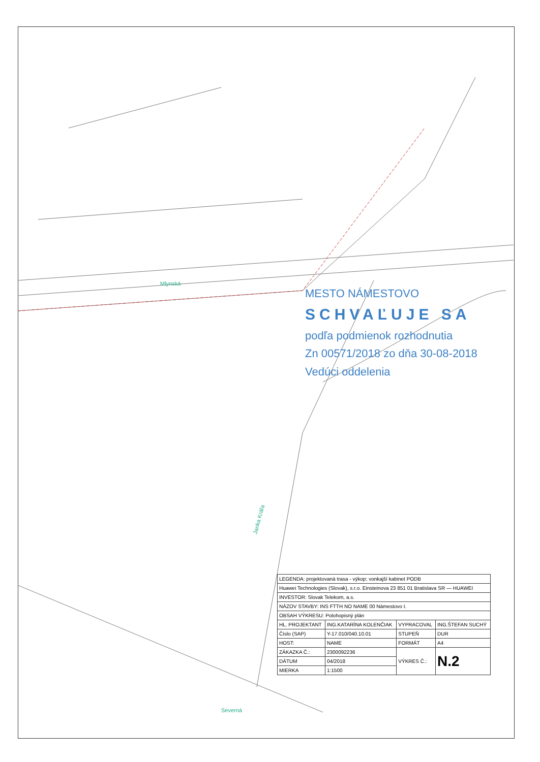Mlynská
Janka Kráľa
Severná
MESTO NÁMESTOVO
SCHVAĽUJE SA
podľa podmienok rozhodnutia
Zn 00571/2018 zo dňa 30-08-2018
Vedúci oddelenia
| LEGENDA: projektovaná trasa - výkop; vonkajší kabinet PODB | | | |
| Huawei Technologies (Slovak), s.r.o. Einsteinova 23 851 01 Bratislava SR — HUAWEI | | | |
| INVESTOR: Slovak Telekom, a.s. | | | |
| NÁZOV STAVBY: INS FTTH NO NAME 00 Námestovo I. | | | |
| OBSAH VÝKRESU: Polohopisný plán | | | |
| HL. PROJEKTANT | ING.KATARÍNA KOLENČIAK | VYPRACOVAL | ING.ŠTEFAN SUCHÝ |
| Číslo (SAP) | Y-17.010/040.10.01 | STUPEŇ | DUR |
| HOST: | NAME | FORMÁT | A4 |
| ZÁKAZKA Č.: | 2300092236 | VÝKRES Č.: | N.2 |
| DÁTUM | 04/2018 | | |
| MIERKA | 1:1500 | | |